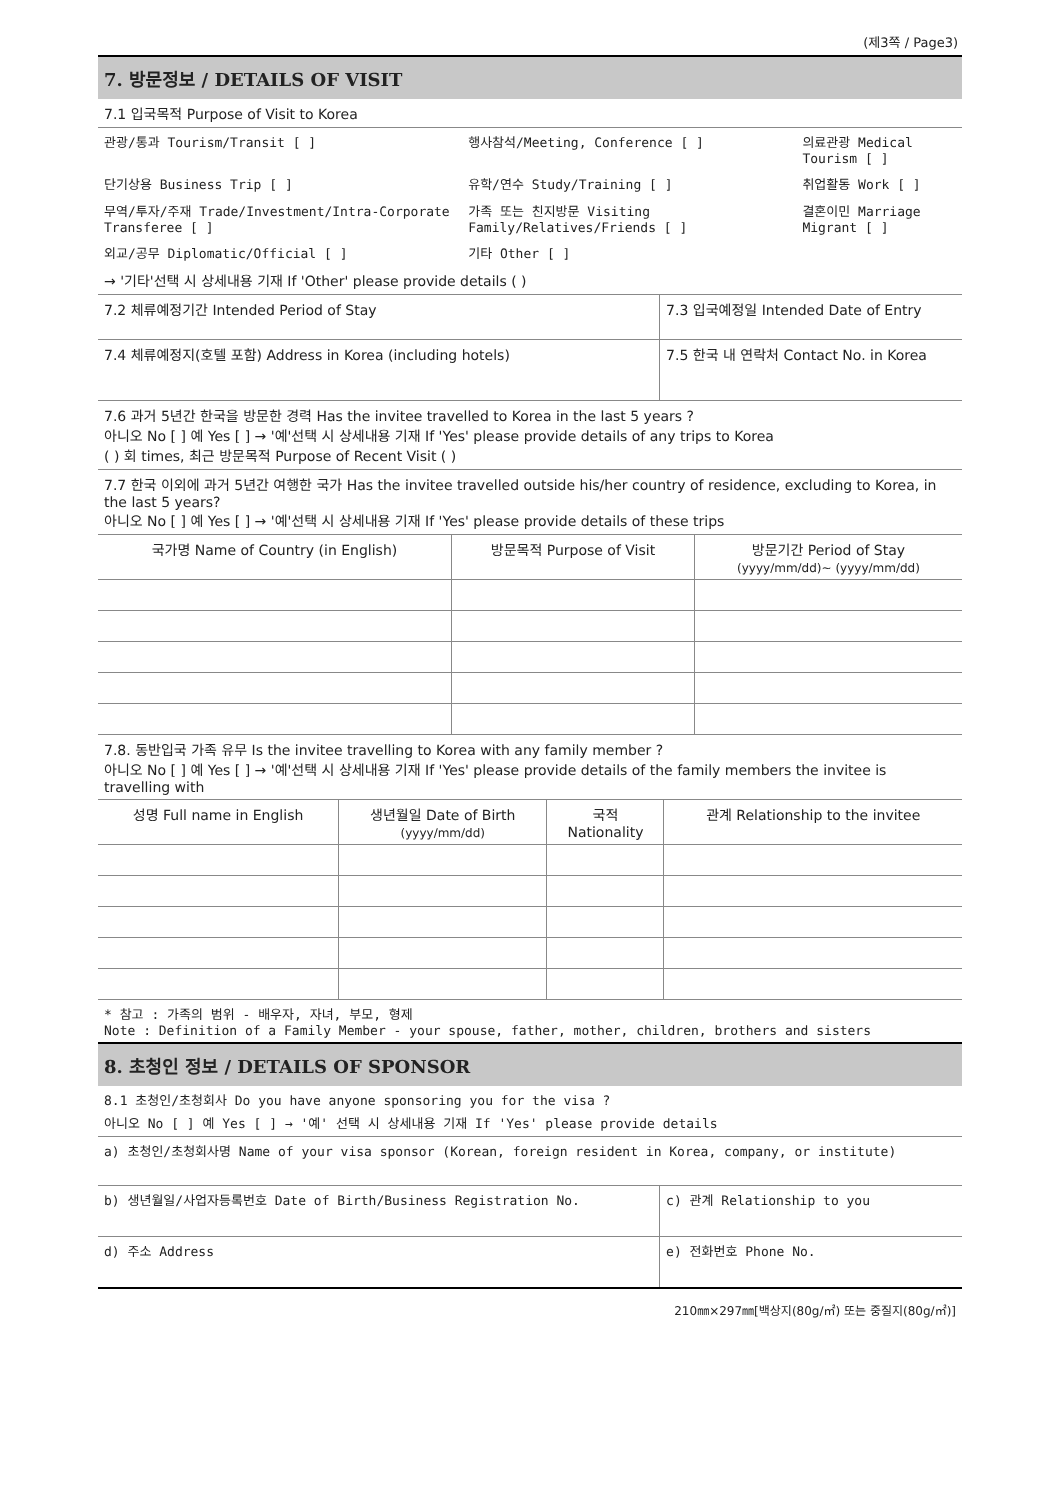(제3쪽 / Page3)
7. 방문정보 / DETAILS OF VISIT
7.1 입국목적 Purpose of Visit to Korea
| 관광/통과 Tourism/Transit [ ] | 행사참석/Meeting, Conference [ ] | 의료관광 Medical Tourism [ ] |
| 단기상용 Business Trip [ ] | 유학/연수 Study/Training [ ] | 취업활동 Work [ ] |
| 무역/투자/주재 Trade/Investment/Intra-Corporate Transferee [ ] | 가족 또는 친지방문 Visiting Family/Relatives/Friends [ ] | 결혼이민 Marriage Migrant [ ] |
| 외교/공무 Diplomatic/Official [ ] | 기타 Other [ ] | |
→ '기타'선택 시 상세내용 기재 If 'Other' please provide details ( )
| 7.2 체류예정기간 Intended Period of Stay | 7.3 입국예정일 Intended Date of Entry |
| 7.4 체류예정지(호텔 포함) Address in Korea (including hotels) | 7.5 한국 내 연락처 Contact No. in Korea |
7.6 과거 5년간 한국을 방문한 경력 Has the invitee travelled to Korea in the last 5 years ?
아니오 No [ ] 예 Yes [ ] → '예'선택 시 상세내용 기재 If 'Yes' please provide details of any trips to Korea
( ) 회 times, 최근 방문목적 Purpose of Recent Visit ( )
7.7 한국 이외에 과거 5년간 여행한 국가 Has the invitee travelled outside his/her country of residence, excluding to Korea, in the last 5 years?
아니오 No [ ] 예 Yes [ ] → '예'선택 시 상세내용 기재 If 'Yes' please provide details of these trips
| 국가명 Name of Country (in English) | 방문목적 Purpose of Visit | 방문기간 Period of Stay (yyyy/mm/dd)~ (yyyy/mm/dd) |
7.8. 동반입국 가족 유무 Is the invitee travelling to Korea with any family member ?
아니오 No [ ] 예 Yes [ ] → '예'선택 시 상세내용 기재 If 'Yes' please provide details of the family members the invitee is travelling with
| 성명 Full name in English | 생년월일 Date of Birth (yyyy/mm/dd) | 국적 Nationality | 관계 Relationship to the invitee |
* 참고 : 가족의 범위 - 배우자, 자녀, 부모, 형제
Note : Definition of a Family Member - your spouse, father, mother, children, brothers and sisters
8. 초청인 정보 / DETAILS OF SPONSOR
8.1 초청인/초청회사 Do you have anyone sponsoring you for the visa ?
아니오 No [ ] 예 Yes [ ] → '예' 선택 시 상세내용 기재 If 'Yes' please provide details
| a) 초청인/초청회사명 Name of your visa sponsor (Korean, foreign resident in Korea, company, or institute) | |
| b) 생년월일/사업자등록번호 Date of Birth/Business Registration No. | c) 관계 Relationship to you |
| d) 주소 Address | e) 전화번호 Phone No. |
210㎜×297㎜[백상지(80g/㎡) 또는 중질지(80g/㎡)]